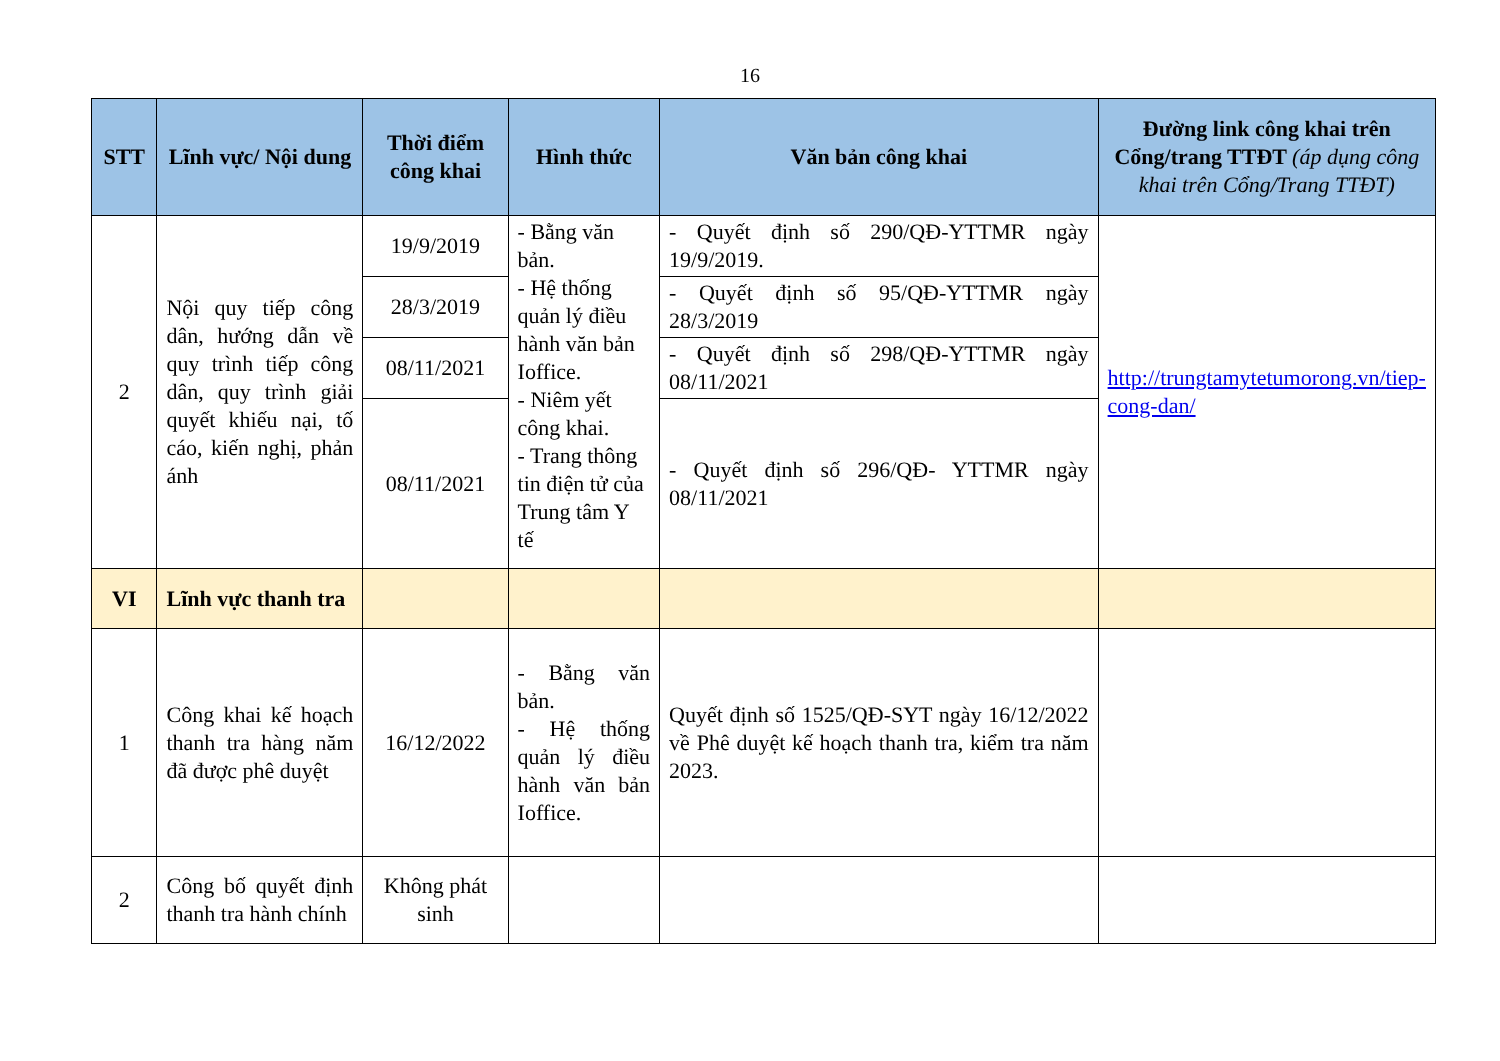16
| STT | Lĩnh vực/ Nội dung | Thời điểm công khai | Hình thức | Văn bản công khai | Đường link công khai trên Cổng/trang TTĐT (áp dụng công khai trên Cổng/Trang TTĐT) |
| --- | --- | --- | --- | --- | --- |
| 2 | Nội quy tiếp công dân, hướng dẫn về quy trình tiếp công dân, quy trình giải quyết khiếu nại, tố cáo, kiến nghị, phản ánh | 19/9/2019 | - Bằng văn bản. - Hệ thống quản lý điều hành văn bản Ioffice. - Niêm yết công khai. - Trang thông tin điện tử của Trung tâm Y tế | - Quyết định số 290/QĐ-YTTMR ngày 19/9/2019. | http://trungtamytetumorong.vn/tiep-cong-dan/ |
| | | 28/3/2019 | | - Quyết định số 95/QĐ-YTTMR ngày 28/3/2019 | |
| | | 08/11/2021 | | - Quyết định số 298/QĐ-YTTMR ngày 08/11/2021 | |
| | | 08/11/2021 | | - Quyết định số 296/QĐ- YTTMR ngày 08/11/2021 | |
| VI | Lĩnh vực thanh tra | | | | |
| 1 | Công khai kế hoạch thanh tra hàng năm đã được phê duyệt | 16/12/2022 | - Bằng văn bản. - Hệ thống quản lý điều hành văn bản Ioffice. | Quyết định số 1525/QĐ-SYT ngày 16/12/2022 về Phê duyệt kế hoạch thanh tra, kiểm tra năm 2023. | |
| 2 | Công bố quyết định thanh tra hành chính | Không phát sinh | | | |